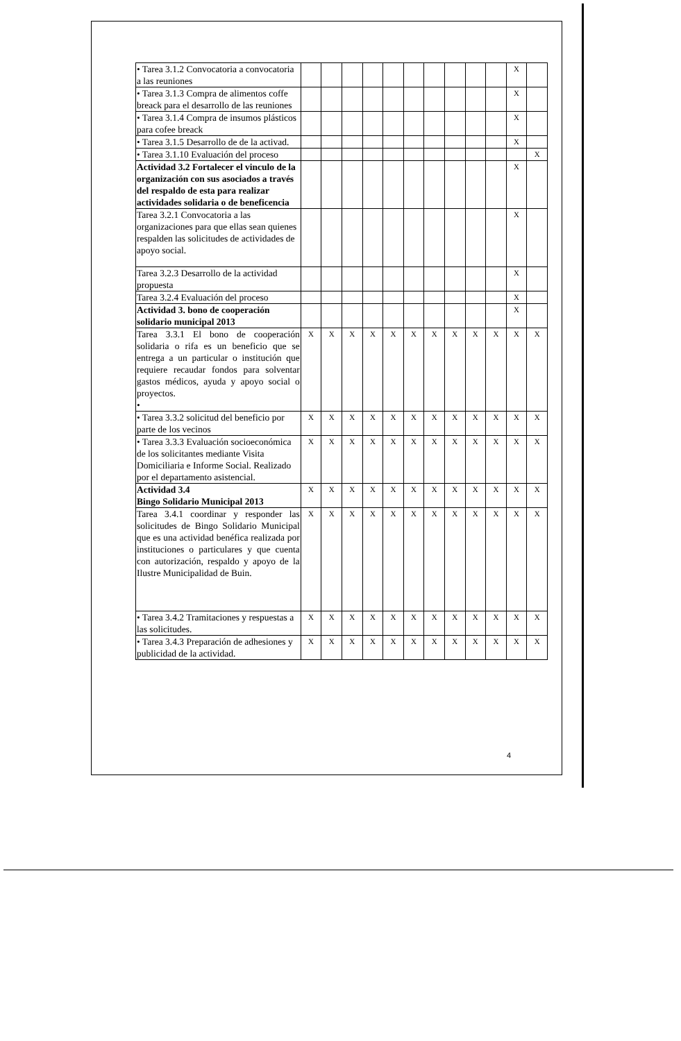| • Tarea 3.1.2 Convocatoria a convocatoria a las reuniones | | | | | | | | | | | X | |
| • Tarea 3.1.3 Compra de alimentos coffe breack para el desarrollo de las reuniones | | | | | | | | | | | X | |
| • Tarea 3.1.4 Compra de insumos plásticos para cofee breack | | | | | | | | | | | X | |
| • Tarea 3.1.5 Desarrollo de de la activad. | | | | | | | | | | | X | |
| • Tarea 3.1.10 Evaluación del proceso | | | | | | | | | | | | X |
| Actividad 3.2 Fortalecer el vinculo de la organización con sus asociados a través del respaldo de esta para realizar actividades solidaria o de beneficencia | | | | | | | | | | | X | |
| Tarea 3.2.1 Convocatoria a las organizaciones para que ellas sean quienes respalden las solicitudes de actividades de apoyo social. | | | | | | | | | | | X | |
| Tarea 3.2.3 Desarrollo de la actividad propuesta | | | | | | | | | | | X | |
| Tarea 3.2.4 Evaluación del proceso | | | | | | | | | | | X | |
| Actividad 3. bono de cooperación solidario municipal 2013 | | | | | | | | | | | X | |
| Tarea 3.3.1 El bono de cooperación solidaria o rifa es un beneficio que se entrega a un particular o institución que requiere recaudar fondos para solventar gastos médicos, ayuda y apoyo social o proyectos. • | X | X | X | X | X | X | X | X | X | X | X | X |
| • Tarea 3.3.2 solicitud del beneficio por parte de los vecinos | X | X | X | X | X | X | X | X | X | X | X | X |
| • Tarea 3.3.3 Evaluación socioeconómica de los solicitantes mediante Visita Domiciliaria e Informe Social. Realizado por el departamento asistencial. | X | X | X | X | X | X | X | X | X | X | X | X |
| Actividad 3.4 Bingo Solidario Municipal 2013 | X | X | X | X | X | X | X | X | X | X | X | X |
| Tarea 3.4.1 coordinar y responder las solicitudes de Bingo Solidario Municipal que es una actividad benéfica realizada por instituciones o particulares y que cuenta con autorización, respaldo y apoyo de la Ilustre Municipalidad de Buin. | X | X | X | X | X | X | X | X | X | X | X | X |
| • Tarea 3.4.2 Tramitaciones y respuestas a las solicitudes. | X | X | X | X | X | X | X | X | X | X | X | X |
| • Tarea 3.4.3 Preparación de adhesiones y publicidad de la actividad. | X | X | X | X | X | X | X | X | X | X | X | X |
4